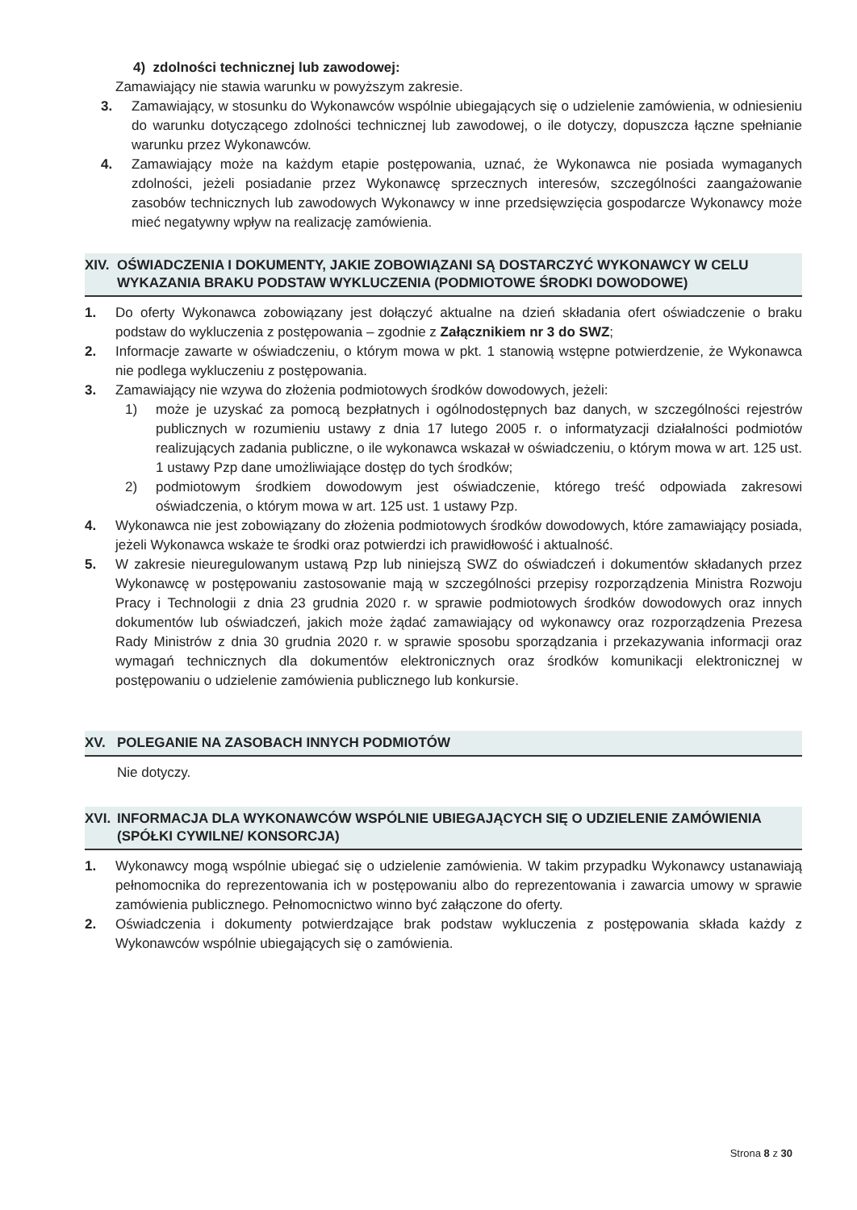4) zdolności technicznej lub zawodowej:
Zamawiający nie stawia warunku w powyższym zakresie.
3. Zamawiający, w stosunku do Wykonawców wspólnie ubiegających się o udzielenie zamówienia, w odniesieniu do warunku dotyczącego zdolności technicznej lub zawodowej, o ile dotyczy, dopuszcza łączne spełnianie warunku przez Wykonawców.
4. Zamawiający może na każdym etapie postępowania, uznać, że Wykonawca nie posiada wymaganych zdolności, jeżeli posiadanie przez Wykonawcę sprzecznych interesów, szczególności zaangażowanie zasobów technicznych lub zawodowych Wykonawcy w inne przedsięwzięcia gospodarcze Wykonawcy może mieć negatywny wpływ na realizację zamówienia.
XIV. OŚWIADCZENIA I DOKUMENTY, JAKIE ZOBOWIĄZANI SĄ DOSTARCZYĆ WYKONAWCY W CELU WYKAZANIA BRAKU PODSTAW WYKLUCZENIA (PODMIOTOWE ŚRODKI DOWODOWE)
1. Do oferty Wykonawca zobowiązany jest dołączyć aktualne na dzień składania ofert oświadczenie o braku podstaw do wykluczenia z postępowania – zgodnie z Załącznikiem nr 3 do SWZ;
2. Informacje zawarte w oświadczeniu, o którym mowa w pkt. 1 stanowią wstępne potwierdzenie, że Wykonawca nie podlega wykluczeniu z postępowania.
3. Zamawiający nie wzywa do złożenia podmiotowych środków dowodowych, jeżeli:
1) może je uzyskać za pomocą bezpłatnych i ogólnodostępnych baz danych, w szczególności rejestrów publicznych w rozumieniu ustawy z dnia 17 lutego 2005 r. o informatyzacji działalności podmiotów realizujących zadania publiczne, o ile wykonawca wskazał w oświadczeniu, o którym mowa w art. 125 ust. 1 ustawy Pzp dane umożliwiające dostęp do tych środków;
2) podmiotowym środkiem dowodowym jest oświadczenie, którego treść odpowiada zakresowi oświadczenia, o którym mowa w art. 125 ust. 1 ustawy Pzp.
4. Wykonawca nie jest zobowiązany do złożenia podmiotowych środków dowodowych, które zamawiający posiada, jeżeli Wykonawca wskaże te środki oraz potwierdzi ich prawidłowość i aktualność.
5. W zakresie nieuregulowanym ustawą Pzp lub niniejszą SWZ do oświadczeń i dokumentów składanych przez Wykonawcę w postępowaniu zastosowanie mają w szczególności przepisy rozporządzenia Ministra Rozwoju Pracy i Technologii z dnia 23 grudnia 2020 r. w sprawie podmiotowych środków dowodowych oraz innych dokumentów lub oświadczeń, jakich może żądać zamawiający od wykonawcy oraz rozporządzenia Prezesa Rady Ministrów z dnia 30 grudnia 2020 r. w sprawie sposobu sporządzania i przekazywania informacji oraz wymagań technicznych dla dokumentów elektronicznych oraz środków komunikacji elektronicznej w postępowaniu o udzielenie zamówienia publicznego lub konkursie.
XV. POLEGANIE NA ZASOBACH INNYCH PODMIOTÓW
Nie dotyczy.
XVI. INFORMACJA DLA WYKONAWCÓW WSPÓLNIE UBIEGAJĄCYCH SIĘ O UDZIELENIE ZAMÓWIENIA (SPÓŁKI CYWILNE/ KONSORCJA)
1. Wykonawcy mogą wspólnie ubiegać się o udzielenie zamówienia. W takim przypadku Wykonawcy ustanawiają pełnomocnika do reprezentowania ich w postępowaniu albo do reprezentowania i zawarcia umowy w sprawie zamówienia publicznego. Pełnomocnictwo winno być załączone do oferty.
2. Oświadczenia i dokumenty potwierdzające brak podstaw wykluczenia z postępowania składa każdy z Wykonawców wspólnie ubiegających się o zamówienia.
Strona 8 z 30